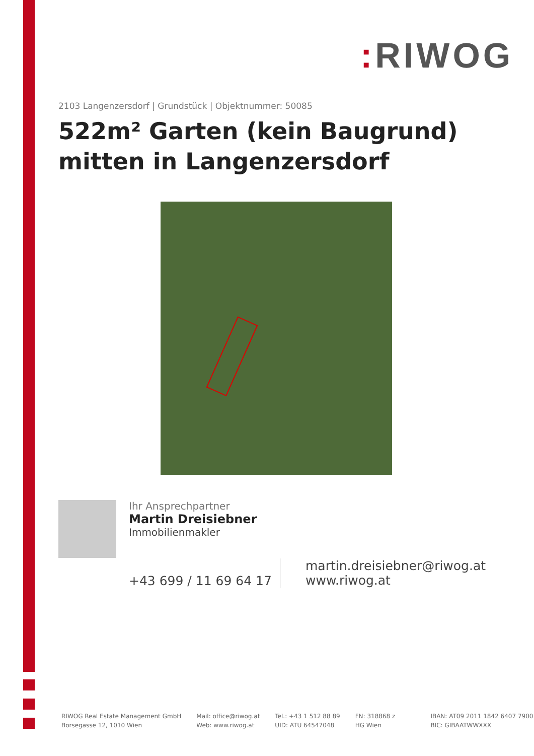: RIWOG
2103 Langenzersdorf | Grundstück | Objektnummer: 50085
522m² Garten (kein Baugrund) mitten in Langenzersdorf
Ihr Ansprechpartner
Martin Dreisiebner
Immobilienmakler
+43 699 / 11 69 64 17
martin.dreisiebner@riwog.at
www.riwog.at
RIWOG Real Estate Management GmbH
Börsegasse 12, 1010 Wien
Mail: office@riwog.at
Web: www.riwog.at
Tel.: +43 1 512 88 89
UID: ATU 64547048
FN: 318868 z
HG Wien
IBAN: AT09 2011 1842 6407 7900
BIC: GIBAATWWXXX